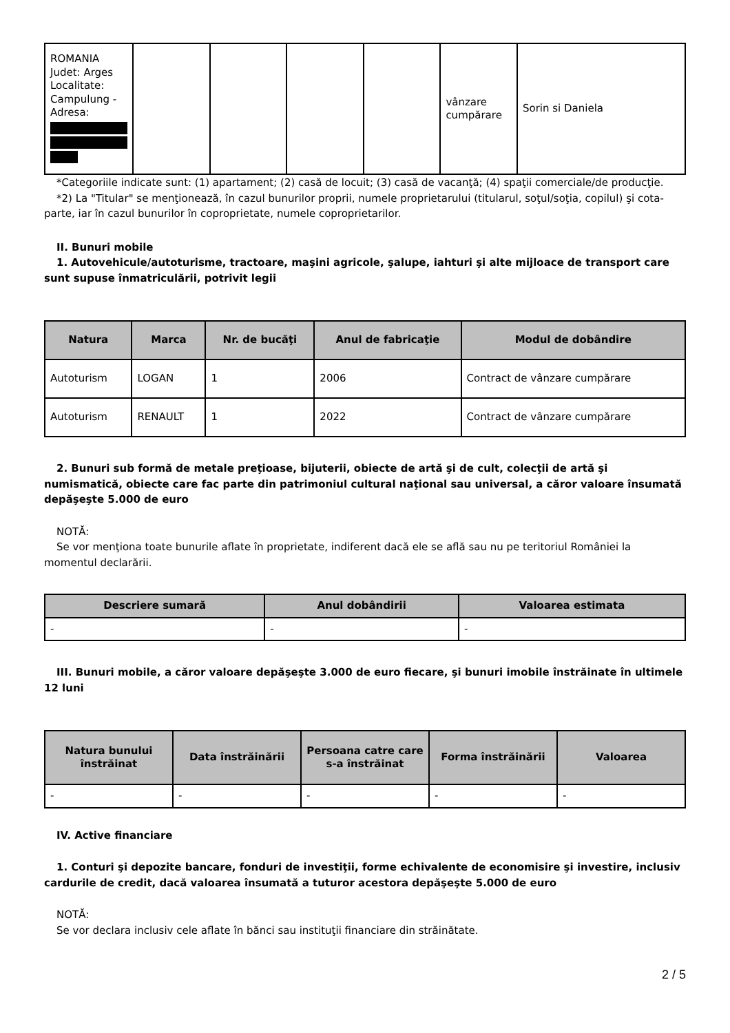| ROMANIA Judet: Arges Localitate: Campulung - Adresa: | | | | | vânzare cumpărare | Sorin si Daniela |
*Categoriile indicate sunt: (1) apartament; (2) casă de locuit; (3) casă de vacanţă; (4) spaţii comerciale/de producţie.
*2) La "Titular" se menţionează, în cazul bunurilor proprii, numele proprietarului (titularul, soţul/soţia, copilul) şi cota-parte, iar în cazul bunurilor în coproprietate, numele coproprietarilor.
II. Bunuri mobile
1. Autovehicule/autoturisme, tractoare, maşini agricole, şalupe, iahturi şi alte mijloace de transport care sunt supuse înmatriculării, potrivit legii
| Natura | Marca | Nr. de bucăţi | Anul de fabricaţie | Modul de dobândire |
| --- | --- | --- | --- | --- |
| Autoturism | LOGAN | 1 | 2006 | Contract de vânzare cumpărare |
| Autoturism | RENAULT | 1 | 2022 | Contract de vânzare cumpărare |
2. Bunuri sub formă de metale preţioase, bijuterii, obiecte de artă şi de cult, colecţii de artă şi numismatică, obiecte care fac parte din patrimoniul cultural naţional sau universal, a căror valoare însumată depăşeşte 5.000 de euro
NOTĂ:
Se vor menţiona toate bunurile aflate în proprietate, indiferent dacă ele se află sau nu pe teritoriul României la momentul declarării.
| Descriere sumară | Anul dobândirii | Valoarea estimata |
| --- | --- | --- |
| - | - | - |
III. Bunuri mobile, a căror valoare depăşeşte 3.000 de euro fiecare, şi bunuri imobile înstrăinate în ultimele 12 luni
| Natura bunului înstrăinat | Data înstrăinării | Persoana catre care s-a înstrăinat | Forma înstrăinării | Valoarea |
| --- | --- | --- | --- | --- |
| - | - | - | - | - |
IV. Active financiare
1. Conturi şi depozite bancare, fonduri de investiţii, forme echivalente de economisire şi investire, inclusiv cardurile de credit, dacă valoarea însumată a tuturor acestora depăşeşte 5.000 de euro
NOTĂ:
Se vor declara inclusiv cele aflate în bănci sau instituţii financiare din străinătate.
2 / 5